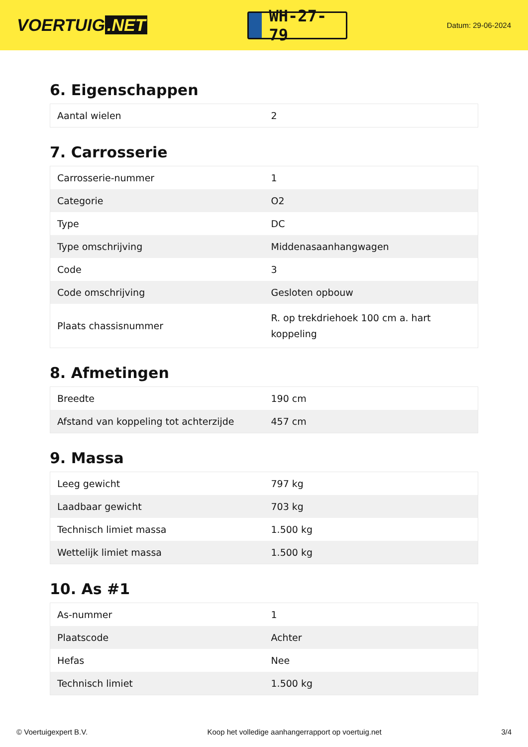VOERTUIG.NET
WH-27-79
Datum: 29-06-2024
6. Eigenschappen
| Aantal wielen | 2 |
7. Carrosserie
| Carrosserie-nummer | 1 |
| Categorie | O2 |
| Type | DC |
| Type omschrijving | Middenasaanhangwagen |
| Code | 3 |
| Code omschrijving | Gesloten opbouw |
| Plaats chassisnummer | R. op trekdriehoek 100 cm a. hart koppeling |
8. Afmetingen
| Breedte | 190 cm |
| Afstand van koppeling tot achterzijde | 457 cm |
9. Massa
| Leeg gewicht | 797 kg |
| Laadbaar gewicht | 703 kg |
| Technisch limiet massa | 1.500 kg |
| Wettelijk limiet massa | 1.500 kg |
10. As #1
| As-nummer | 1 |
| Plaatscode | Achter |
| Hefas | Nee |
| Technisch limiet | 1.500 kg |
© Voertuigexpert B.V. Koop het volledige aanhangerrapport op voertuig.net 3/4